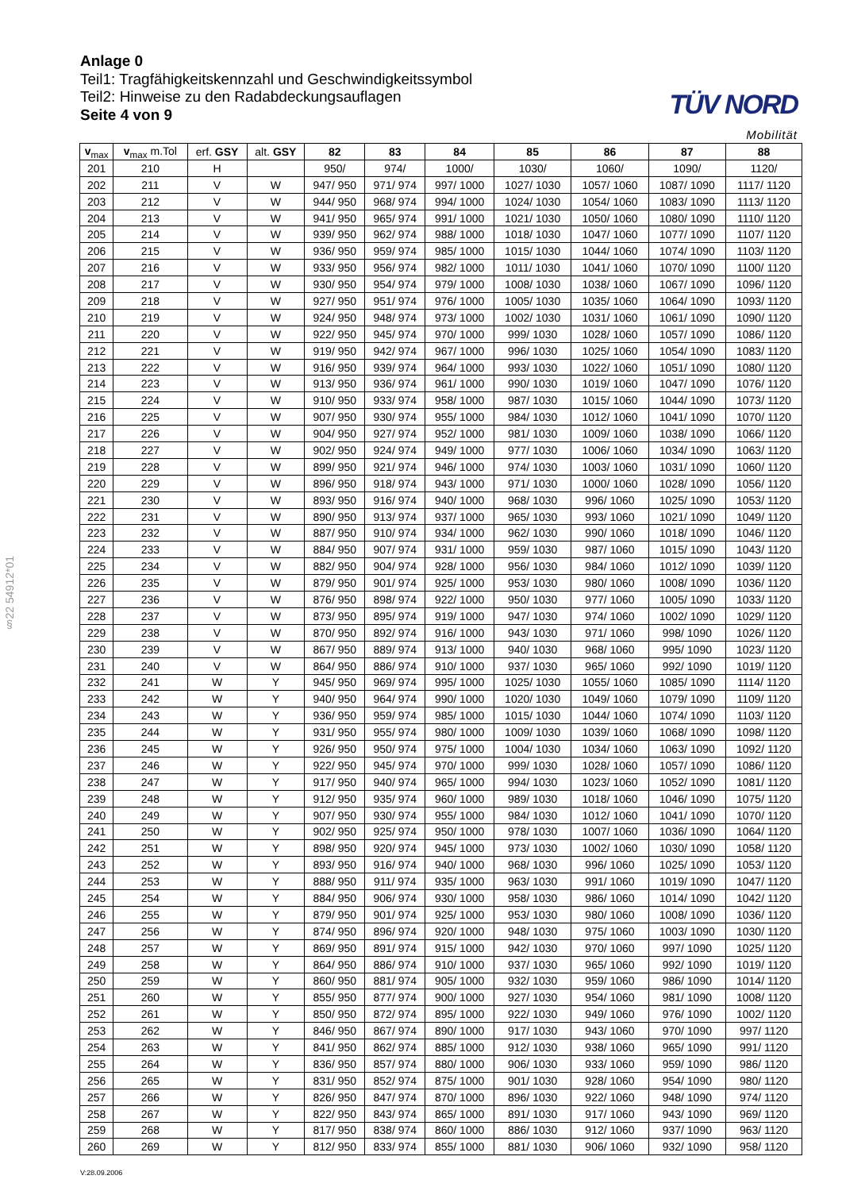Anlage 0
Teil1: Tragfähigkeitskennzahl und Geschwindigkeitssymbol
Teil2: Hinweise zu den Radabdeckungsauflagen
Seite 4 von 9
TÜV NORD
Mobilität
§22 54912*01
| v<sub>max</sub> | v<sub>max</sub> m.Tol | erf. GSY | alt. GSY | 82 | 83 | 84 | 85 | 86 | 87 | 88 |
| --- | --- | --- | --- | --- | --- | --- | --- | --- | --- | --- |
| 201 | 210 | H | | 950/ | 974/ | 1000/ | 1030/ | 1060/ | 1090/ | 1120/ |
| 202 | 211 | V | W | 947/ 950 | 971/ 974 | 997/ 1000 | 1027/ 1030 | 1057/ 1060 | 1087/ 1090 | 1117/ 1120 |
| 203 | 212 | V | W | 944/ 950 | 968/ 974 | 994/ 1000 | 1024/ 1030 | 1054/ 1060 | 1083/ 1090 | 1113/ 1120 |
| 204 | 213 | V | W | 941/ 950 | 965/ 974 | 991/ 1000 | 1021/ 1030 | 1050/ 1060 | 1080/ 1090 | 1110/ 1120 |
| 205 | 214 | V | W | 939/ 950 | 962/ 974 | 988/ 1000 | 1018/ 1030 | 1047/ 1060 | 1077/ 1090 | 1107/ 1120 |
| 206 | 215 | V | W | 936/ 950 | 959/ 974 | 985/ 1000 | 1015/ 1030 | 1044/ 1060 | 1074/ 1090 | 1103/ 1120 |
| 207 | 216 | V | W | 933/ 950 | 956/ 974 | 982/ 1000 | 1011/ 1030 | 1041/ 1060 | 1070/ 1090 | 1100/ 1120 |
| 208 | 217 | V | W | 930/ 950 | 954/ 974 | 979/ 1000 | 1008/ 1030 | 1038/ 1060 | 1067/ 1090 | 1096/ 1120 |
| 209 | 218 | V | W | 927/ 950 | 951/ 974 | 976/ 1000 | 1005/ 1030 | 1035/ 1060 | 1064/ 1090 | 1093/ 1120 |
| 210 | 219 | V | W | 924/ 950 | 948/ 974 | 973/ 1000 | 1002/ 1030 | 1031/ 1060 | 1061/ 1090 | 1090/ 1120 |
| 211 | 220 | V | W | 922/ 950 | 945/ 974 | 970/ 1000 | 999/ 1030 | 1028/ 1060 | 1057/ 1090 | 1086/ 1120 |
| 212 | 221 | V | W | 919/ 950 | 942/ 974 | 967/ 1000 | 996/ 1030 | 1025/ 1060 | 1054/ 1090 | 1083/ 1120 |
| 213 | 222 | V | W | 916/ 950 | 939/ 974 | 964/ 1000 | 993/ 1030 | 1022/ 1060 | 1051/ 1090 | 1080/ 1120 |
| 214 | 223 | V | W | 913/ 950 | 936/ 974 | 961/ 1000 | 990/ 1030 | 1019/ 1060 | 1047/ 1090 | 1076/ 1120 |
| 215 | 224 | V | W | 910/ 950 | 933/ 974 | 958/ 1000 | 987/ 1030 | 1015/ 1060 | 1044/ 1090 | 1073/ 1120 |
| 216 | 225 | V | W | 907/ 950 | 930/ 974 | 955/ 1000 | 984/ 1030 | 1012/ 1060 | 1041/ 1090 | 1070/ 1120 |
| 217 | 226 | V | W | 904/ 950 | 927/ 974 | 952/ 1000 | 981/ 1030 | 1009/ 1060 | 1038/ 1090 | 1066/ 1120 |
| 218 | 227 | V | W | 902/ 950 | 924/ 974 | 949/ 1000 | 977/ 1030 | 1006/ 1060 | 1034/ 1090 | 1063/ 1120 |
| 219 | 228 | V | W | 899/ 950 | 921/ 974 | 946/ 1000 | 974/ 1030 | 1003/ 1060 | 1031/ 1090 | 1060/ 1120 |
| 220 | 229 | V | W | 896/ 950 | 918/ 974 | 943/ 1000 | 971/ 1030 | 1000/ 1060 | 1028/ 1090 | 1056/ 1120 |
| 221 | 230 | V | W | 893/ 950 | 916/ 974 | 940/ 1000 | 968/ 1030 | 996/ 1060 | 1025/ 1090 | 1053/ 1120 |
| 222 | 231 | V | W | 890/ 950 | 913/ 974 | 937/ 1000 | 965/ 1030 | 993/ 1060 | 1021/ 1090 | 1049/ 1120 |
| 223 | 232 | V | W | 887/ 950 | 910/ 974 | 934/ 1000 | 962/ 1030 | 990/ 1060 | 1018/ 1090 | 1046/ 1120 |
| 224 | 233 | V | W | 884/ 950 | 907/ 974 | 931/ 1000 | 959/ 1030 | 987/ 1060 | 1015/ 1090 | 1043/ 1120 |
| 225 | 234 | V | W | 882/ 950 | 904/ 974 | 928/ 1000 | 956/ 1030 | 984/ 1060 | 1012/ 1090 | 1039/ 1120 |
| 226 | 235 | V | W | 879/ 950 | 901/ 974 | 925/ 1000 | 953/ 1030 | 980/ 1060 | 1008/ 1090 | 1036/ 1120 |
| 227 | 236 | V | W | 876/ 950 | 898/ 974 | 922/ 1000 | 950/ 1030 | 977/ 1060 | 1005/ 1090 | 1033/ 1120 |
| 228 | 237 | V | W | 873/ 950 | 895/ 974 | 919/ 1000 | 947/ 1030 | 974/ 1060 | 1002/ 1090 | 1029/ 1120 |
| 229 | 238 | V | W | 870/ 950 | 892/ 974 | 916/ 1000 | 943/ 1030 | 971/ 1060 | 998/ 1090 | 1026/ 1120 |
| 230 | 239 | V | W | 867/ 950 | 889/ 974 | 913/ 1000 | 940/ 1030 | 968/ 1060 | 995/ 1090 | 1023/ 1120 |
| 231 | 240 | V | W | 864/ 950 | 886/ 974 | 910/ 1000 | 937/ 1030 | 965/ 1060 | 992/ 1090 | 1019/ 1120 |
| 232 | 241 | W | Y | 945/ 950 | 969/ 974 | 995/ 1000 | 1025/ 1030 | 1055/ 1060 | 1085/ 1090 | 1114/ 1120 |
| 233 | 242 | W | Y | 940/ 950 | 964/ 974 | 990/ 1000 | 1020/ 1030 | 1049/ 1060 | 1079/ 1090 | 1109/ 1120 |
| 234 | 243 | W | Y | 936/ 950 | 959/ 974 | 985/ 1000 | 1015/ 1030 | 1044/ 1060 | 1074/ 1090 | 1103/ 1120 |
| 235 | 244 | W | Y | 931/ 950 | 955/ 974 | 980/ 1000 | 1009/ 1030 | 1039/ 1060 | 1068/ 1090 | 1098/ 1120 |
| 236 | 245 | W | Y | 926/ 950 | 950/ 974 | 975/ 1000 | 1004/ 1030 | 1034/ 1060 | 1063/ 1090 | 1092/ 1120 |
| 237 | 246 | W | Y | 922/ 950 | 945/ 974 | 970/ 1000 | 999/ 1030 | 1028/ 1060 | 1057/ 1090 | 1086/ 1120 |
| 238 | 247 | W | Y | 917/ 950 | 940/ 974 | 965/ 1000 | 994/ 1030 | 1023/ 1060 | 1052/ 1090 | 1081/ 1120 |
| 239 | 248 | W | Y | 912/ 950 | 935/ 974 | 960/ 1000 | 989/ 1030 | 1018/ 1060 | 1046/ 1090 | 1075/ 1120 |
| 240 | 249 | W | Y | 907/ 950 | 930/ 974 | 955/ 1000 | 984/ 1030 | 1012/ 1060 | 1041/ 1090 | 1070/ 1120 |
| 241 | 250 | W | Y | 902/ 950 | 925/ 974 | 950/ 1000 | 978/ 1030 | 1007/ 1060 | 1036/ 1090 | 1064/ 1120 |
| 242 | 251 | W | Y | 898/ 950 | 920/ 974 | 945/ 1000 | 973/ 1030 | 1002/ 1060 | 1030/ 1090 | 1058/ 1120 |
| 243 | 252 | W | Y | 893/ 950 | 916/ 974 | 940/ 1000 | 968/ 1030 | 996/ 1060 | 1025/ 1090 | 1053/ 1120 |
| 244 | 253 | W | Y | 888/ 950 | 911/ 974 | 935/ 1000 | 963/ 1030 | 991/ 1060 | 1019/ 1090 | 1047/ 1120 |
| 245 | 254 | W | Y | 884/ 950 | 906/ 974 | 930/ 1000 | 958/ 1030 | 986/ 1060 | 1014/ 1090 | 1042/ 1120 |
| 246 | 255 | W | Y | 879/ 950 | 901/ 974 | 925/ 1000 | 953/ 1030 | 980/ 1060 | 1008/ 1090 | 1036/ 1120 |
| 247 | 256 | W | Y | 874/ 950 | 896/ 974 | 920/ 1000 | 948/ 1030 | 975/ 1060 | 1003/ 1090 | 1030/ 1120 |
| 248 | 257 | W | Y | 869/ 950 | 891/ 974 | 915/ 1000 | 942/ 1030 | 970/ 1060 | 997/ 1090 | 1025/ 1120 |
| 249 | 258 | W | Y | 864/ 950 | 886/ 974 | 910/ 1000 | 937/ 1030 | 965/ 1060 | 992/ 1090 | 1019/ 1120 |
| 250 | 259 | W | Y | 860/ 950 | 881/ 974 | 905/ 1000 | 932/ 1030 | 959/ 1060 | 986/ 1090 | 1014/ 1120 |
| 251 | 260 | W | Y | 855/ 950 | 877/ 974 | 900/ 1000 | 927/ 1030 | 954/ 1060 | 981/ 1090 | 1008/ 1120 |
| 252 | 261 | W | Y | 850/ 950 | 872/ 974 | 895/ 1000 | 922/ 1030 | 949/ 1060 | 976/ 1090 | 1002/ 1120 |
| 253 | 262 | W | Y | 846/ 950 | 867/ 974 | 890/ 1000 | 917/ 1030 | 943/ 1060 | 970/ 1090 | 997/ 1120 |
| 254 | 263 | W | Y | 841/ 950 | 862/ 974 | 885/ 1000 | 912/ 1030 | 938/ 1060 | 965/ 1090 | 991/ 1120 |
| 255 | 264 | W | Y | 836/ 950 | 857/ 974 | 880/ 1000 | 906/ 1030 | 933/ 1060 | 959/ 1090 | 986/ 1120 |
| 256 | 265 | W | Y | 831/ 950 | 852/ 974 | 875/ 1000 | 901/ 1030 | 928/ 1060 | 954/ 1090 | 980/ 1120 |
| 257 | 266 | W | Y | 826/ 950 | 847/ 974 | 870/ 1000 | 896/ 1030 | 922/ 1060 | 948/ 1090 | 974/ 1120 |
| 258 | 267 | W | Y | 822/ 950 | 843/ 974 | 865/ 1000 | 891/ 1030 | 917/ 1060 | 943/ 1090 | 969/ 1120 |
| 259 | 268 | W | Y | 817/ 950 | 838/ 974 | 860/ 1000 | 886/ 1030 | 912/ 1060 | 937/ 1090 | 963/ 1120 |
| 260 | 269 | W | Y | 812/ 950 | 833/ 974 | 855/ 1000 | 881/ 1030 | 906/ 1060 | 932/ 1090 | 958/ 1120 |
V:28.09.2006